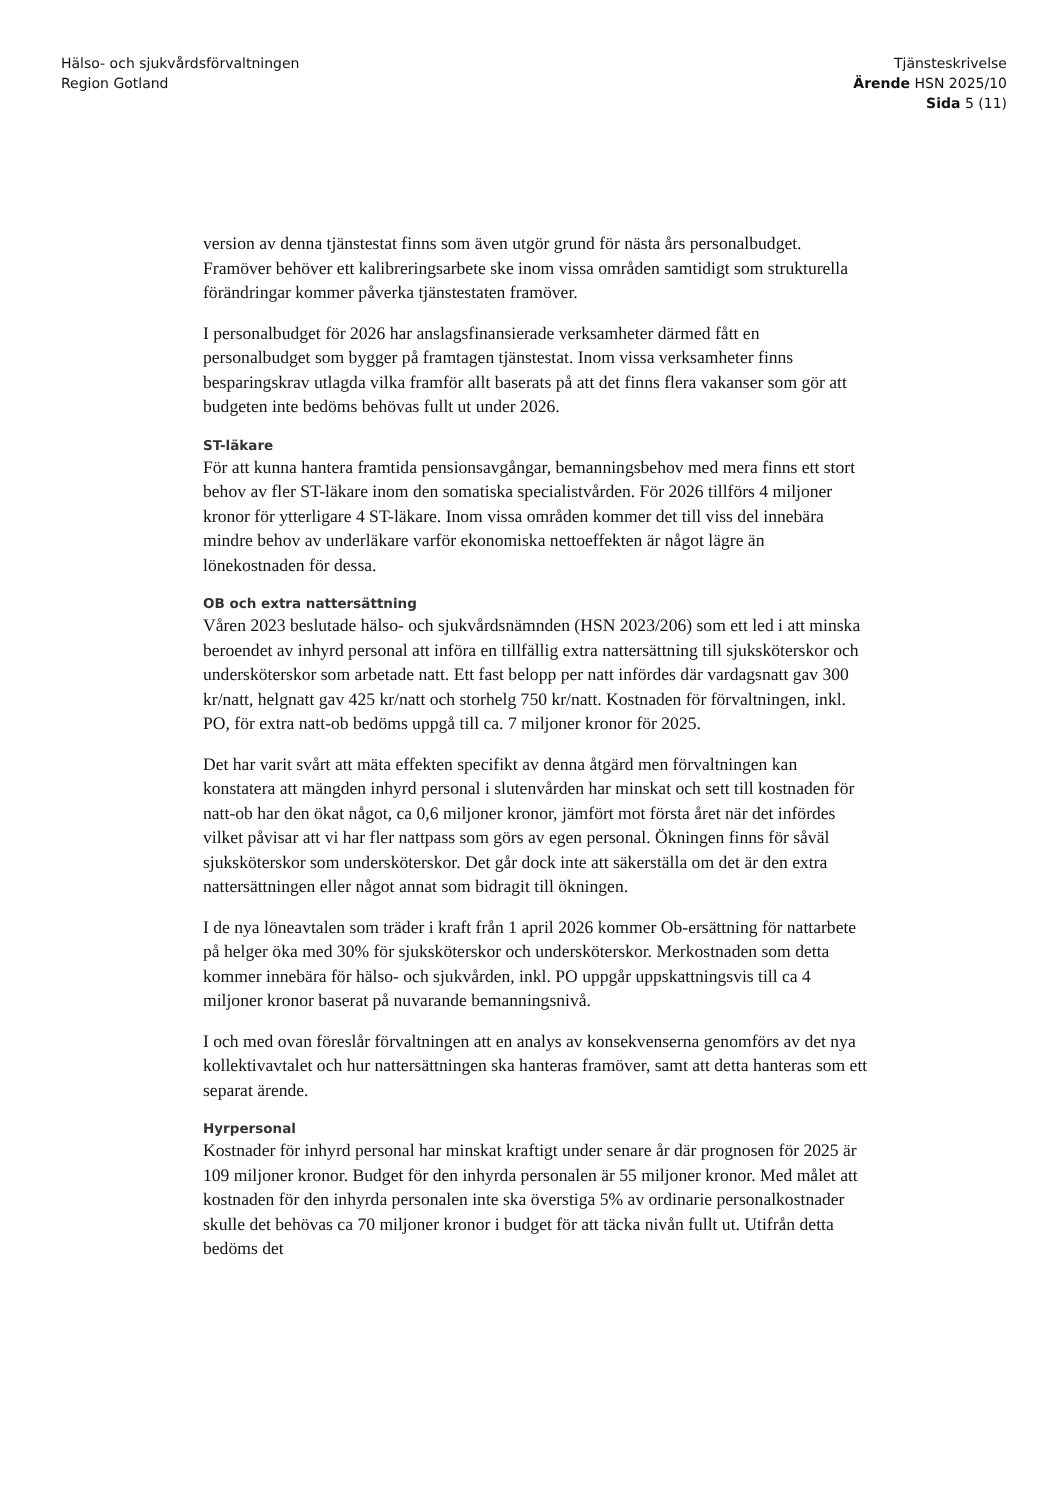Hälso- och sjukvårdsförvaltningen
Region Gotland
Tjänsteskrivelse
Ärende HSN 2025/10
Sida 5 (11)
version av denna tjänstestat finns som även utgör grund för nästa års personalbudget. Framöver behöver ett kalibreringsarbete ske inom vissa områden samtidigt som strukturella förändringar kommer påverka tjänstestaten framöver.
I personalbudget för 2026 har anslagsfinansierade verksamheter därmed fått en personalbudget som bygger på framtagen tjänstestat. Inom vissa verksamheter finns besparingskrav utlagda vilka framför allt baserats på att det finns flera vakanser som gör att budgeten inte bedöms behövas fullt ut under 2026.
ST-läkare
För att kunna hantera framtida pensionsavgångar, bemanningsbehov med mera finns ett stort behov av fler ST-läkare inom den somatiska specialistvården. För 2026 tillförs 4 miljoner kronor för ytterligare 4 ST-läkare. Inom vissa områden kommer det till viss del innebära mindre behov av underläkare varför ekonomiska nettoeffekten är något lägre än lönekostnaden för dessa.
OB och extra nattersättning
Våren 2023 beslutade hälso- och sjukvårdsnämnden (HSN 2023/206) som ett led i att minska beroendet av inhyrd personal att införa en tillfällig extra nattersättning till sjuksköterskor och undersköterskor som arbetade natt. Ett fast belopp per natt infördes där vardagsnatt gav 300 kr/natt, helgnatt gav 425 kr/natt och storhelg 750 kr/natt. Kostnaden för förvaltningen, inkl. PO, för extra natt-ob bedöms uppgå till ca. 7 miljoner kronor för 2025.
Det har varit svårt att mäta effekten specifikt av denna åtgärd men förvaltningen kan konstatera att mängden inhyrd personal i slutenvården har minskat och sett till kostnaden för natt-ob har den ökat något, ca 0,6 miljoner kronor, jämfört mot första året när det infördes vilket påvisar att vi har fler nattpass som görs av egen personal. Ökningen finns för såväl sjuksköterskor som undersköterskor. Det går dock inte att säkerställa om det är den extra nattersättningen eller något annat som bidragit till ökningen.
I de nya löneavtalen som träder i kraft från 1 april 2026 kommer Ob-ersättning för nattarbete på helger öka med 30% för sjuksköterskor och undersköterskor. Merkostnaden som detta kommer innebära för hälso- och sjukvården, inkl. PO uppgår uppskattningsvis till ca 4 miljoner kronor baserat på nuvarande bemanningsnivå.
I och med ovan föreslår förvaltningen att en analys av konsekvenserna genomförs av det nya kollektivavtalet och hur nattersättningen ska hanteras framöver, samt att detta hanteras som ett separat ärende.
Hyrpersonal
Kostnader för inhyrd personal har minskat kraftigt under senare år där prognosen för 2025 är 109 miljoner kronor. Budget för den inhyrda personalen är 55 miljoner kronor. Med målet att kostnaden för den inhyrda personalen inte ska överstiga 5% av ordinarie personalkostnader skulle det behövas ca 70 miljoner kronor i budget för att täcka nivån fullt ut. Utifrån detta bedöms det